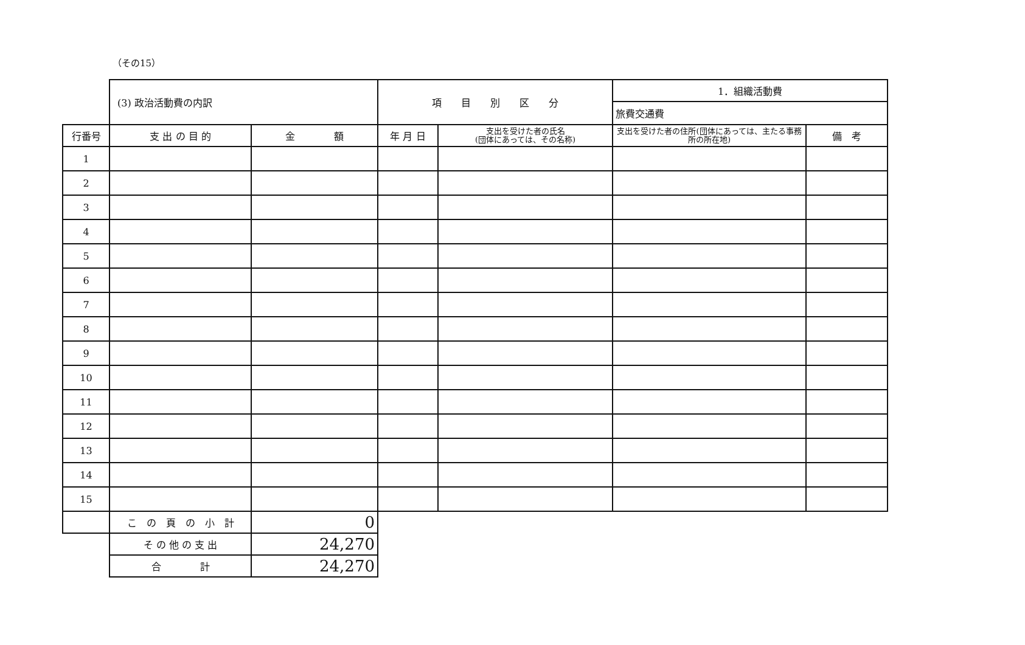（その15）
| | (3) 政治活動費の内訳 | | 項 目 別 区 分 | | 1．組織活動費 | |
| | | | | | 旅費交通費 | |
| 行番号 | 支 出 の 目 的 | 金 額 | 年 月 日 | 支出を受けた者の氏名 (団体にあっては、その名称) | 支出を受けた者の住所(団体にあっては、主たる事務所の所在地) | 備 考 |
| 1 | | | | | | |
| 2 | | | | | | |
| 3 | | | | | | |
| 4 | | | | | | |
| 5 | | | | | | |
| 6 | | | | | | |
| 7 | | | | | | |
| 8 | | | | | | |
| 9 | | | | | | |
| 10 | | | | | | |
| 11 | | | | | | |
| 12 | | | | | | |
| 13 | | | | | | |
| 14 | | | | | | |
| 15 | | | | | | |
| | こ の 頁 の 小 計 | 0 | | | | |
| | そ の 他 の 支 出 | 24,270 | | | | |
| | 合 計 | 24,270 | | | | |